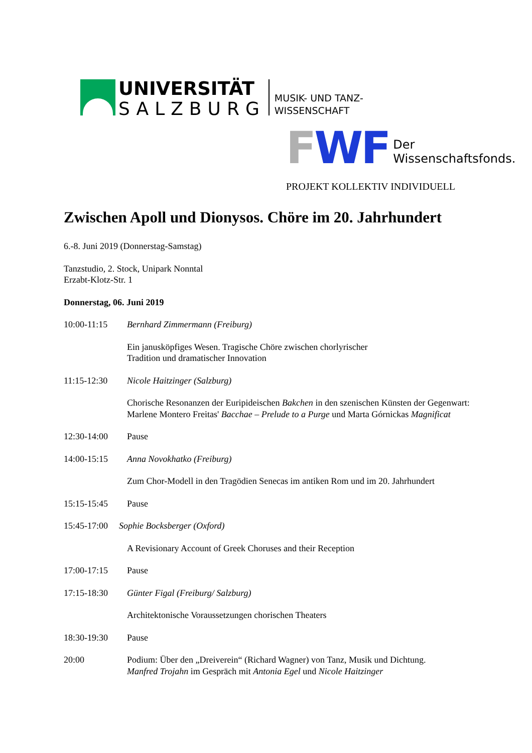UNIVERSITÄT
SALZBURG
MUSIK- UND TANZ-
WISSENSCHAFT
FWF Der Wissenschaftsfonds.
PROJEKT KOLLEKTIV INDIVIDUELL
Zwischen Apoll und Dionysos. Chöre im 20. Jahrhundert
6.-8. Juni 2019 (Donnerstag-Samstag)
Tanzstudio, 2. Stock, Unipark Nonntal
Erzabt-Klotz-Str. 1
Donnerstag, 06. Juni 2019
10:00-11:15 Bernhard Zimmermann (Freiburg)
Ein janusköpfiges Wesen. Tragische Chöre zwischen chorlyrischer
Tradition und dramatischer Innovation
11:15-12:30 Nicole Haitzinger (Salzburg)
Chorische Resonanzen der Euripideischen Bakchen in den szenischen Künsten der Gegenwart: Marlene Montero Freitas' Bacchae – Prelude to a Purge und Marta Górnickas Magnificat
12:30-14:00 Pause
14:00-15:15 Anna Novokhatko (Freiburg)
Zum Chor-Modell in den Tragödien Senecas im antiken Rom und im 20. Jahrhundert
15:15-15:45 Pause
15:45-17:00 Sophie Bocksberger (Oxford)
A Revisionary Account of Greek Choruses and their Reception
17:00-17:15 Pause
17:15-18:30 Günter Figal (Freiburg/ Salzburg)
Architektonische Voraussetzungen chorischen Theaters
18:30-19:30 Pause
20:00 Podium: Über den „Dreiverein“ (Richard Wagner) von Tanz, Musik und Dichtung.
Manfred Trojahn im Gespräch mit Antonia Egel und Nicole Haitzinger